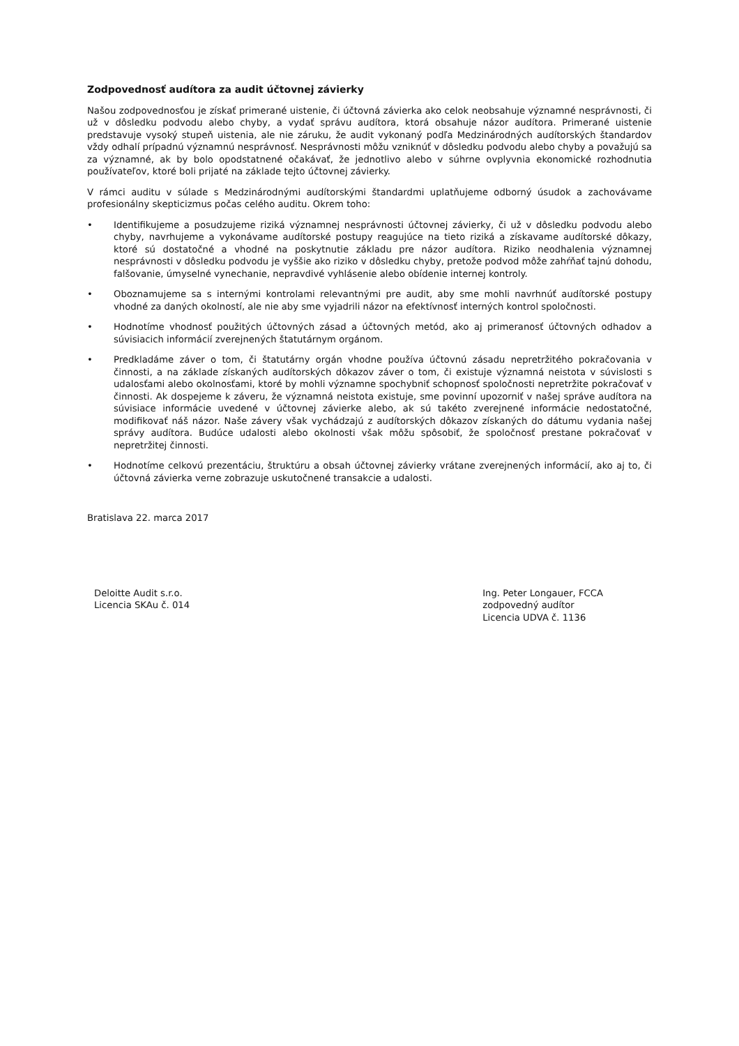Zodpovednosť audítora za audit účtovnej závierky
Našou zodpovednosťou je získať primerané uistenie, či účtovná závierka ako celok neobsahuje významné nesprávnosti, či už v dôsledku podvodu alebo chyby, a vydať správu audítora, ktorá obsahuje názor audítora. Primerané uistenie predstavuje vysoký stupeň uistenia, ale nie záruku, že audit vykonaný podľa Medzinárodných audítorských štandardov vždy odhalí prípadnú významnú nesprávnosť. Nesprávnosti môžu vzniknúť v dôsledku podvodu alebo chyby a považujú sa za významné, ak by bolo opodstatnené očakávať, že jednotlivo alebo v súhrne ovplyvnia ekonomické rozhodnutia používateľov, ktoré boli prijaté na základe tejto účtovnej závierky.
V rámci auditu v súlade s Medzinárodnými audítorskými štandardmi uplatňujeme odborný úsudok a zachovávame profesionálny skepticizmus počas celého auditu. Okrem toho:
• Identifikujeme a posudzujeme riziká významnej nesprávnosti účtovnej závierky, či už v dôsledku podvodu alebo chyby, navrhujeme a vykonávame audítorské postupy reagujúce na tieto riziká a získavame audítorské dôkazy, ktoré sú dostatočné a vhodné na poskytnutie základu pre názor audítora. Riziko neodhalenia významnej nesprávnosti v dôsledku podvodu je vyššie ako riziko v dôsledku chyby, pretože podvod môže zahŕňať tajnú dohodu, falšovanie, úmyselné vynechanie, nepravdivé vyhlásenie alebo obídenie internej kontroly.
• Oboznamujeme sa s internými kontrolami relevantnými pre audit, aby sme mohli navrhnúť audítorské postupy vhodné za daných okolností, ale nie aby sme vyjadrili názor na efektívnosť interných kontrol spoločnosti.
• Hodnotíme vhodnosť použitých účtovných zásad a účtovných metód, ako aj primeranosť účtovných odhadov a súvisiacich informácií zverejnených štatutárnym orgánom.
• Predkladáme záver o tom, či štatutárny orgán vhodne používa účtovnú zásadu nepretržitého pokračovania v činnosti, a na základe získaných audítorských dôkazov záver o tom, či existuje významná neistota v súvislosti s udalosťami alebo okolnosťami, ktoré by mohli významne spochybniť schopnosť spoločnosti nepretržite pokračovať v činnosti. Ak dospejeme k záveru, že významná neistota existuje, sme povinní upozorniť v našej správe audítora na súvisiace informácie uvedené v účtovnej závierke alebo, ak sú takéto zverejnené informácie nedostatočné, modifikovať náš názor. Naše závery však vychádzajú z audítorských dôkazov získaných do dátumu vydania našej správy audítora. Budúce udalosti alebo okolnosti však môžu spôsobiť, že spoločnosť prestane pokračovať v nepretržitej činnosti.
• Hodnotíme celkovú prezentáciu, štruktúru a obsah účtovnej závierky vrátane zverejnených informácií, ako aj to, či účtovná závierka verne zobrazuje uskutočnené transakcie a udalosti.
Bratislava 22. marca 2017
Deloitte Audit s.r.o.
Licencia SKAu č. 014
Ing. Peter Longauer, FCCA
zodpovedný audítor
Licencia UDVA č. 1136